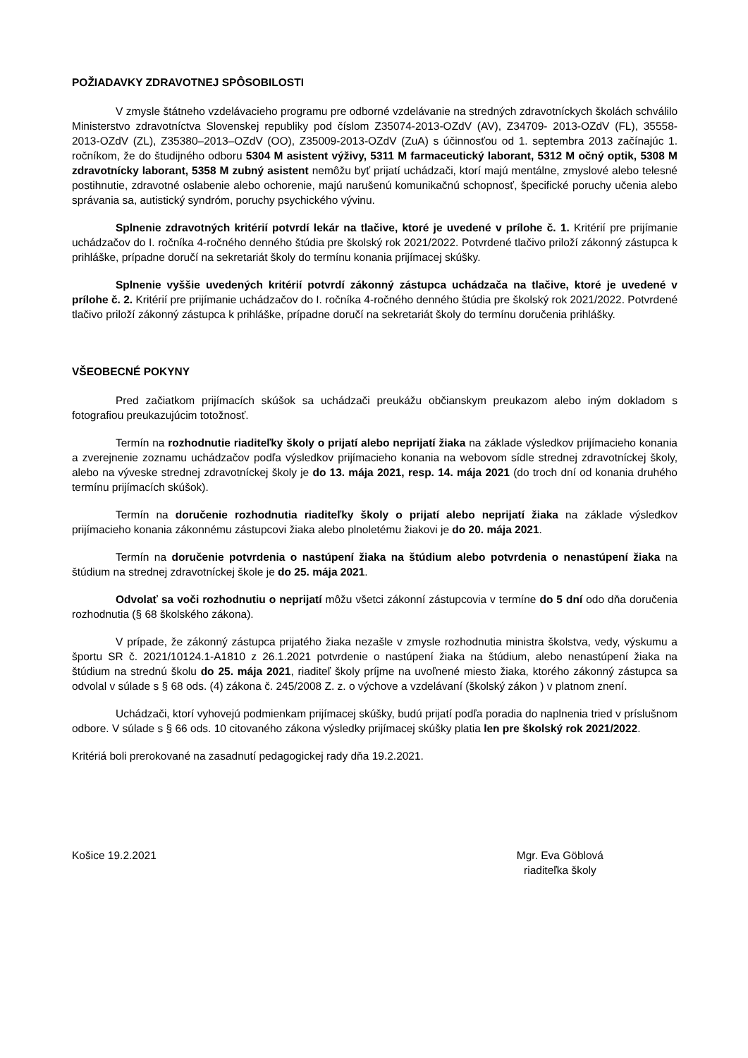POŽIADAVKY ZDRAVOTNEJ SPÔSOBILOSTI
V zmysle štátneho vzdelávacieho programu pre odborné vzdelávanie na stredných zdravotníckych školách schválilo Ministerstvo zdravotníctva Slovenskej republiky pod číslom Z35074-2013-OZdV (AV), Z34709- 2013-OZdV (FL), 35558-2013-OZdV (ZL), Z35380–2013–OZdV (OO), Z35009-2013-OZdV (ZuA) s účinnosťou od 1. septembra 2013 začínajúc 1. ročníkom, že do študijného odboru 5304 M asistent výživy, 5311 M farmaceutický laborant, 5312 M očný optik, 5308 M zdravotnícky laborant, 5358 M zubný asistent nemôžu byť prijatí uchádzači, ktorí majú mentálne, zmyslové alebo telesné postihnutie, zdravotné oslabenie alebo ochorenie, majú narušenú komunikačnú schopnosť, špecifické poruchy učenia alebo správania sa, autistický syndróm, poruchy psychického vývinu.
Splnenie zdravotných kritérií potvrdí lekár na tlačive, ktoré je uvedené v prílohe č. 1. Kritérií pre prijímanie uchádzačov do I. ročníka 4-ročného denného štúdia pre školský rok 2021/2022. Potvrdené tlačivo priloží zákonný zástupca k prihláške, prípadne doručí na sekretariát školy do termínu konania prijímacej skúšky.
Splnenie vyššie uvedených kritérií potvrdí zákonný zástupca uchádzača na tlačive, ktoré je uvedené v prílohe č. 2. Kritérií pre prijímanie uchádzačov do I. ročníka 4-ročného denného štúdia pre školský rok 2021/2022. Potvrdené tlačivo priloží zákonný zástupca k prihláške, prípadne doručí na sekretariát školy do termínu doručenia prihlášky.
VŠEOBECNÉ POKYNY
Pred začiatkom prijímacích skúšok sa uchádzači preukážu občianskym preukazom alebo iným dokladom s fotografiou preukazujúcim totožnosť.
Termín na rozhodnutie riaditeľky školy o prijatí alebo neprijatí žiaka na základe výsledkov prijímacieho konania a zverejnenie zoznamu uchádzačov podľa výsledkov prijímacieho konania na webovom sídle strednej zdravotníckej školy, alebo na výveske strednej zdravotníckej školy je do 13. mája 2021, resp. 14. mája 2021 (do troch dní od konania druhého termínu prijímacích skúšok).
Termín na doručenie rozhodnutia riaditeľky školy o prijatí alebo neprijatí žiaka na základe výsledkov prijímacieho konania zákonnému zástupcovi žiaka alebo plnoletému žiakovi je do 20. mája 2021.
Termín na doručenie potvrdenia o nastúpení žiaka na štúdium alebo potvrdenia o nenastúpení žiaka na štúdium na strednej zdravotníckej škole je do 25. mája 2021.
Odvolať sa voči rozhodnutiu o neprijatí môžu všetci zákonní zástupcovia v termíne do 5 dní odo dňa doručenia rozhodnutia (§ 68 školského zákona).
V prípade, že zákonný zástupca prijatého žiaka nezašle v zmysle rozhodnutia ministra školstva, vedy, výskumu a športu SR č. 2021/10124.1-A1810 z 26.1.2021 potvrdenie o nastúpení žiaka na štúdium, alebo nenastúpení žiaka na štúdium na strednú školu do 25. mája 2021, riaditeľ školy príjme na uvoľnené miesto žiaka, ktorého zákonný zástupca sa odvolal v súlade s § 68 ods. (4) zákona č. 245/2008 Z. z. o výchove a vzdelávaní (školský zákon ) v platnom znení.
Uchádzači, ktorí vyhovejú podmienkam prijímacej skúšky, budú prijatí podľa poradia do naplnenia tried v príslušnom odbore. V súlade s § 66 ods. 10 citovaného zákona výsledky prijímacej skúšky platia len pre školský rok 2021/2022.
Kritériá boli prerokované na zasadnutí pedagogickej rady dňa 19.2.2021.
Košice 19.2.2021 Mgr. Eva Göblová
riaditeľka školy